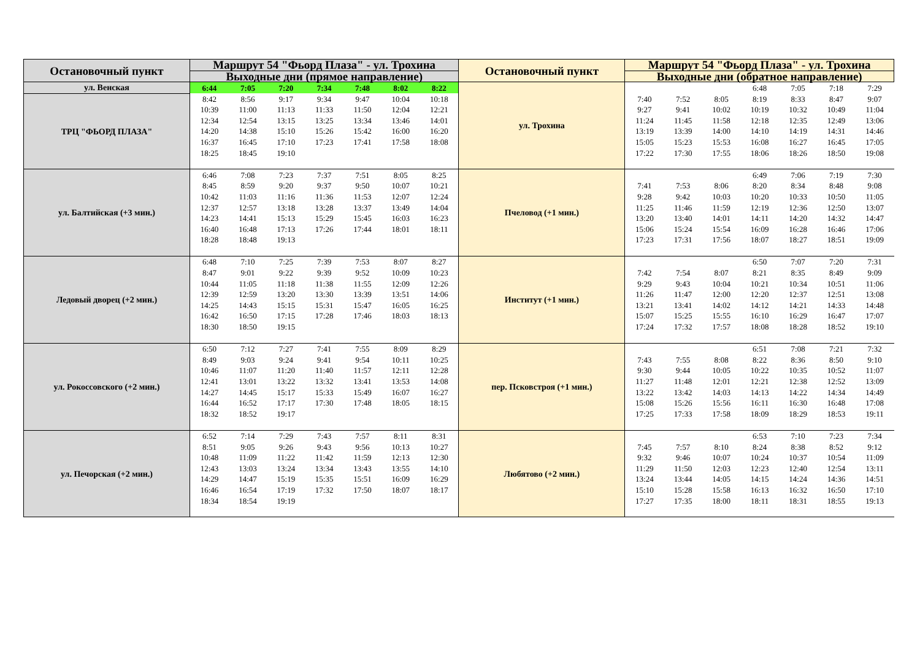| Остановочный пункт | Маршрут 54 "Фьорд Плаза" - ул. Трохина | | | | | | | Остановочный пункт | Маршрут 54 "Фьорд Плаза" - ул. Трохина | | | | | | |
| --- | --- | --- | --- | --- | --- | --- | --- | --- | --- | --- | --- | --- | --- | --- | --- |
| | Выходные дни (прямое направление) | | | | | | | | Выходные дни (обратное направление) | | | | | | |
| ул. Венская | 6:44 | 7:05 | 7:20 | 7:34 | 7:48 | 8:02 | 8:22 | ул. Трохина | | | | 6:48 | 7:05 | 7:18 | 7:29 |
| ТРЦ "ФЬОРД ПЛАЗА" | 8:42 | 8:56 | 9:17 | 9:34 | 9:47 | 10:04 | 10:18 | | 7:40 | 7:52 | 8:05 | 8:19 | 8:33 | 8:47 | 9:07 |
| | 10:39 | 11:00 | 11:13 | 11:33 | 11:50 | 12:04 | 12:21 | | 9:27 | 9:41 | 10:02 | 10:19 | 10:32 | 10:49 | 11:04 |
| | 12:34 | 12:54 | 13:15 | 13:25 | 13:34 | 13:46 | 14:01 | | 11:24 | 11:45 | 11:58 | 12:18 | 12:35 | 12:49 | 13:06 |
| | 14:20 | 14:38 | 15:10 | 15:26 | 15:42 | 16:00 | 16:20 | | 13:19 | 13:39 | 14:00 | 14:10 | 14:19 | 14:31 | 14:46 |
| | 16:37 | 16:45 | 17:10 | 17:23 | 17:41 | 17:58 | 18:08 | | 15:05 | 15:23 | 15:53 | 16:08 | 16:27 | 16:45 | 17:05 |
| | 18:25 | 18:45 | 19:10 | | | | | | 17:22 | 17:30 | 17:55 | 18:06 | 18:26 | 18:50 | 19:08 |
| ул. Балтийская (+3 мин.) | 6:46 | 7:08 | 7:23 | 7:37 | 7:51 | 8:05 | 8:25 | Пчеловод (+1 мин.) | | | | 6:49 | 7:06 | 7:19 | 7:30 |
| | 8:45 | 8:59 | 9:20 | 9:37 | 9:50 | 10:07 | 10:21 | | 7:41 | 7:53 | 8:06 | 8:20 | 8:34 | 8:48 | 9:08 |
| | 10:42 | 11:03 | 11:16 | 11:36 | 11:53 | 12:07 | 12:24 | | 9:28 | 9:42 | 10:03 | 10:20 | 10:33 | 10:50 | 11:05 |
| | 12:37 | 12:57 | 13:18 | 13:28 | 13:37 | 13:49 | 14:04 | | 11:25 | 11:46 | 11:59 | 12:19 | 12:36 | 12:50 | 13:07 |
| | 14:23 | 14:41 | 15:13 | 15:29 | 15:45 | 16:03 | 16:23 | | 13:20 | 13:40 | 14:01 | 14:11 | 14:20 | 14:32 | 14:47 |
| | 16:40 | 16:48 | 17:13 | 17:26 | 17:44 | 18:01 | 18:11 | | 15:06 | 15:24 | 15:54 | 16:09 | 16:28 | 16:46 | 17:06 |
| | 18:28 | 18:48 | 19:13 | | | | | | 17:23 | 17:31 | 17:56 | 18:07 | 18:27 | 18:51 | 19:09 |
| Ледовый дворец (+2 мин.) | 6:48 | 7:10 | 7:25 | 7:39 | 7:53 | 8:07 | 8:27 | Институт (+1 мин.) | | | | 6:50 | 7:07 | 7:20 | 7:31 |
| | 8:47 | 9:01 | 9:22 | 9:39 | 9:52 | 10:09 | 10:23 | | 7:42 | 7:54 | 8:07 | 8:21 | 8:35 | 8:49 | 9:09 |
| | 10:44 | 11:05 | 11:18 | 11:38 | 11:55 | 12:09 | 12:26 | | 9:29 | 9:43 | 10:04 | 10:21 | 10:34 | 10:51 | 11:06 |
| | 12:39 | 12:59 | 13:20 | 13:30 | 13:39 | 13:51 | 14:06 | | 11:26 | 11:47 | 12:00 | 12:20 | 12:37 | 12:51 | 13:08 |
| | 14:25 | 14:43 | 15:15 | 15:31 | 15:47 | 16:05 | 16:25 | | 13:21 | 13:41 | 14:02 | 14:12 | 14:21 | 14:33 | 14:48 |
| | 16:42 | 16:50 | 17:15 | 17:28 | 17:46 | 18:03 | 18:13 | | 15:07 | 15:25 | 15:55 | 16:10 | 16:29 | 16:47 | 17:07 |
| | 18:30 | 18:50 | 19:15 | | | | | | 17:24 | 17:32 | 17:57 | 18:08 | 18:28 | 18:52 | 19:10 |
| ул. Рокоссовского (+2 мин.) | 6:50 | 7:12 | 7:27 | 7:41 | 7:55 | 8:09 | 8:29 | пер. Псковстроя (+1 мин.) | | | | 6:51 | 7:08 | 7:21 | 7:32 |
| | 8:49 | 9:03 | 9:24 | 9:41 | 9:54 | 10:11 | 10:25 | | 7:43 | 7:55 | 8:08 | 8:22 | 8:36 | 8:50 | 9:10 |
| | 10:46 | 11:07 | 11:20 | 11:40 | 11:57 | 12:11 | 12:28 | | 9:30 | 9:44 | 10:05 | 10:22 | 10:35 | 10:52 | 11:07 |
| | 12:41 | 13:01 | 13:22 | 13:32 | 13:41 | 13:53 | 14:08 | | 11:27 | 11:48 | 12:01 | 12:21 | 12:38 | 12:52 | 13:09 |
| | 14:27 | 14:45 | 15:17 | 15:33 | 15:49 | 16:07 | 16:27 | | 13:22 | 13:42 | 14:03 | 14:13 | 14:22 | 14:34 | 14:49 |
| | 16:44 | 16:52 | 17:17 | 17:30 | 17:48 | 18:05 | 18:15 | | 15:08 | 15:26 | 15:56 | 16:11 | 16:30 | 16:48 | 17:08 |
| | 18:32 | 18:52 | 19:17 | | | | | | 17:25 | 17:33 | 17:58 | 18:09 | 18:29 | 18:53 | 19:11 |
| ул. Печорская (+2 мин.) | 6:52 | 7:14 | 7:29 | 7:43 | 7:57 | 8:11 | 8:31 | Любятово (+2 мин.) | | | | 6:53 | 7:10 | 7:23 | 7:34 |
| | 8:51 | 9:05 | 9:26 | 9:43 | 9:56 | 10:13 | 10:27 | | 7:45 | 7:57 | 8:10 | 8:24 | 8:38 | 8:52 | 9:12 |
| | 10:48 | 11:09 | 11:22 | 11:42 | 11:59 | 12:13 | 12:30 | | 9:32 | 9:46 | 10:07 | 10:24 | 10:37 | 10:54 | 11:09 |
| | 12:43 | 13:03 | 13:24 | 13:34 | 13:43 | 13:55 | 14:10 | | 11:29 | 11:50 | 12:03 | 12:23 | 12:40 | 12:54 | 13:11 |
| | 14:29 | 14:47 | 15:19 | 15:35 | 15:51 | 16:09 | 16:29 | | 13:24 | 13:44 | 14:05 | 14:15 | 14:24 | 14:36 | 14:51 |
| | 16:46 | 16:54 | 17:19 | 17:32 | 17:50 | 18:07 | 18:17 | | 15:10 | 15:28 | 15:58 | 16:13 | 16:32 | 16:50 | 17:10 |
| | 18:34 | 18:54 | 19:19 | | | | | | 17:27 | 17:35 | 18:00 | 18:11 | 18:31 | 18:55 | 19:13 |